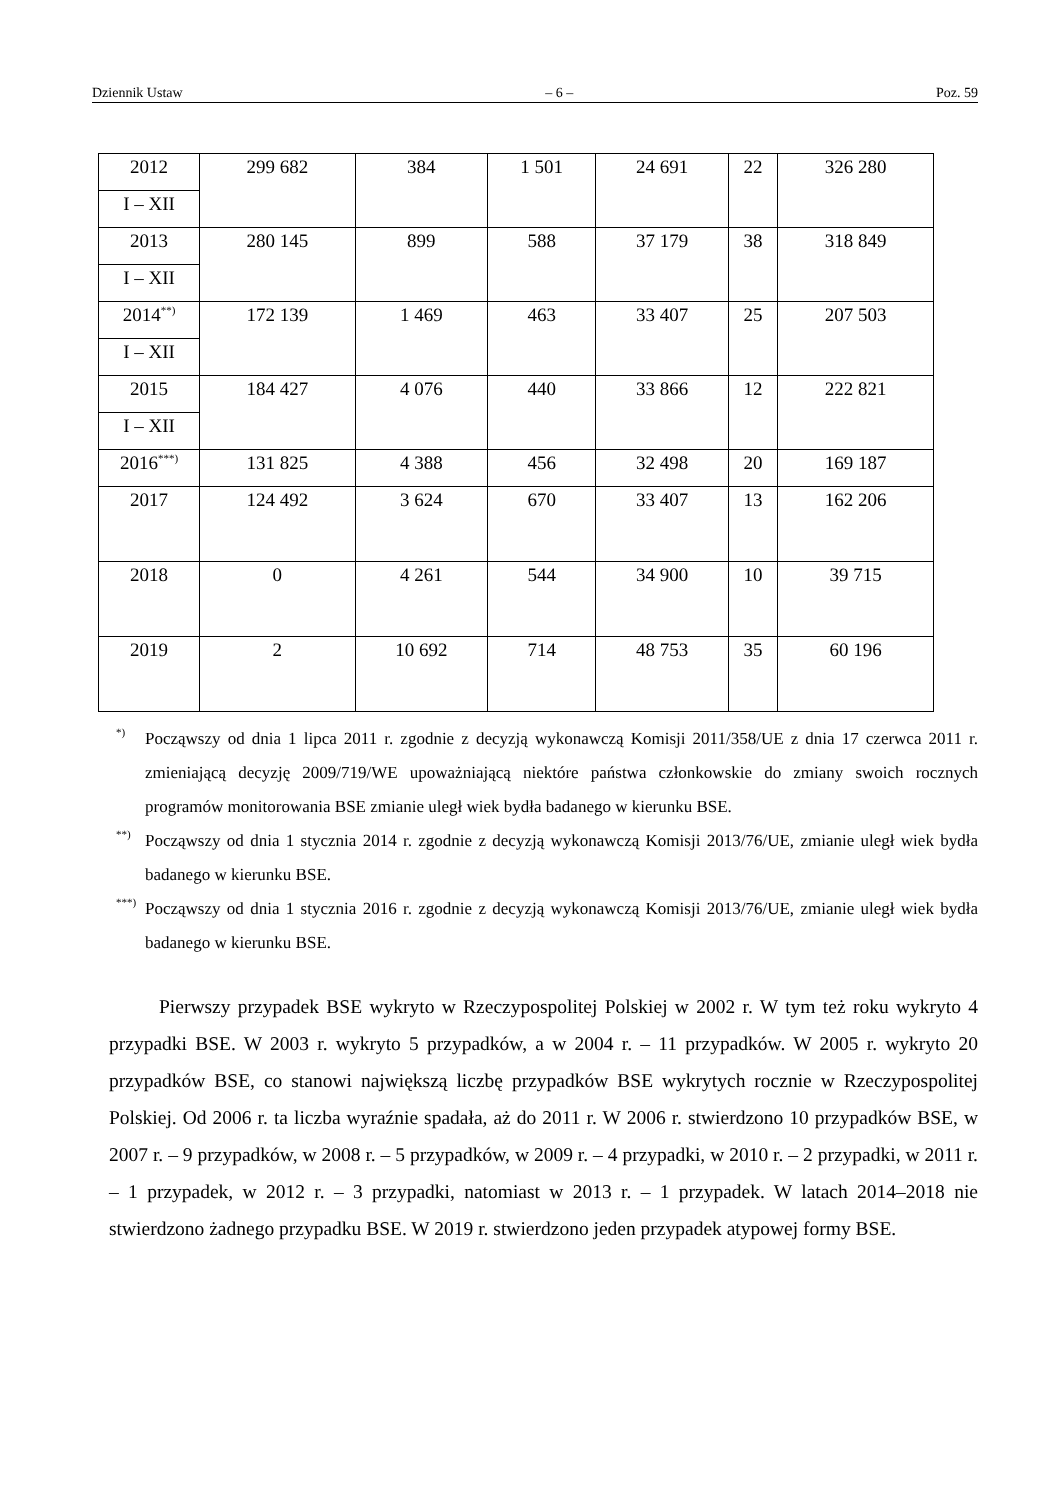Dziennik Ustaw – 6 – Poz. 59
| 2012 | 299 682 | 384 | 1 501 | 24 691 | 22 | 326 280 |
| I – XII | | | | | | |
| 2013 | 280 145 | 899 | 588 | 37 179 | 38 | 318 849 |
| I – XII | | | | | | |
| 2014<sup>**)</sup> | 172 139 | 1 469 | 463 | 33 407 | 25 | 207 503 |
| I – XII | | | | | | |
| 2015 | 184 427 | 4 076 | 440 | 33 866 | 12 | 222 821 |
| I – XII | | | | | | |
| 2016<sup>***)</sup> | 131 825 | 4 388 | 456 | 32 498 | 20 | 169 187 |
| 2017 | 124 492 | 3 624 | 670 | 33 407 | 13 | 162 206 |
| 2018 | 0 | 4 261 | 544 | 34 900 | 10 | 39 715 |
| 2019 | 2 | 10 692 | 714 | 48 753 | 35 | 60 196 |
*) Począwszy od dnia 1 lipca 2011 r. zgodnie z decyzją wykonawczą Komisji 2011/358/UE z dnia 17 czerwca 2011 r. zmieniającą decyzję 2009/719/WE upoważniającą niektóre państwa członkowskie do zmiany swoich rocznych programów monitorowania BSE zmianie uległ wiek bydła badanego w kierunku BSE.
**) Począwszy od dnia 1 stycznia 2014 r. zgodnie z decyzją wykonawczą Komisji 2013/76/UE, zmianie uległ wiek bydła badanego w kierunku BSE.
***) Począwszy od dnia 1 stycznia 2016 r. zgodnie z decyzją wykonawczą Komisji 2013/76/UE, zmianie uległ wiek bydła badanego w kierunku BSE.
Pierwszy przypadek BSE wykryto w Rzeczypospolitej Polskiej w 2002 r. W tym też roku wykryto 4 przypadki BSE. W 2003 r. wykryto 5 przypadków, a w 2004 r. – 11 przypadków. W 2005 r. wykryto 20 przypadków BSE, co stanowi największą liczbę przypadków BSE wykrytych rocznie w Rzeczypospolitej Polskiej. Od 2006 r. ta liczba wyraźnie spadała, aż do 2011 r. W 2006 r. stwierdzono 10 przypadków BSE, w 2007 r. – 9 przypadków, w 2008 r. – 5 przypadków, w 2009 r. – 4 przypadki, w 2010 r. – 2 przypadki, w 2011 r. – 1 przypadek, w 2012 r. – 3 przypadki, natomiast w 2013 r. – 1 przypadek. W latach 2014–2018 nie stwierdzono żadnego przypadku BSE. W 2019 r. stwierdzono jeden przypadek atypowej formy BSE.